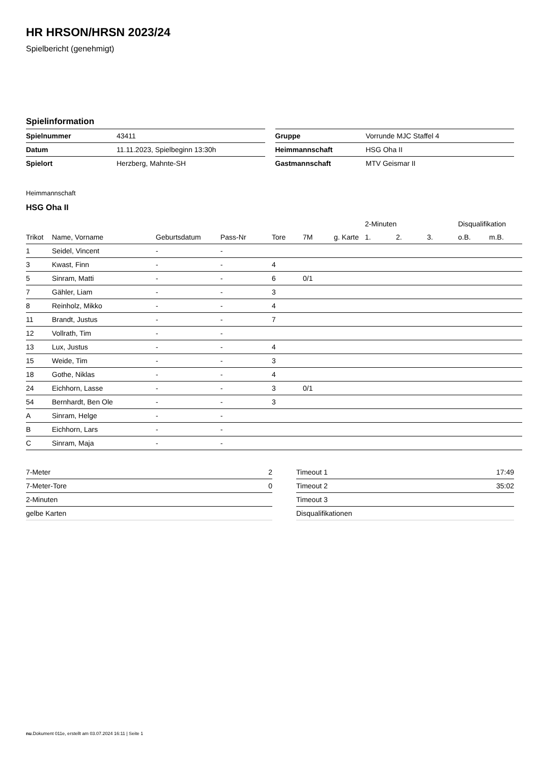HR HRSON/HRSN 2023/24
Spielbericht (genehmigt)
Spielinformation
| Spielnummer | 43411 |
| Datum | 11.11.2023, Spielbeginn 13:30h |
| Spielort | Herzberg, Mahnte-SH |
| Gruppe | Vorrunde MJC Staffel 4 |
| Heimmannschaft | HSG Oha II |
| Gastmannschaft | MTV Geismar II |
Heimmannschaft
HSG Oha II
| | | | | | | | 2-Minuten | | | Disqualifikation | |
| --- | --- | --- | --- | --- | --- | --- | --- | --- | --- | --- | --- |
| Trikot | Name, Vorname | Geburtsdatum | Pass-Nr | Tore | 7M | g. Karte | 1. | 2. | 3. | o.B. | m.B. |
| 1 | Seidel, Vincent | - | - | | | | | | | | |
| 3 | Kwast, Finn | - | - | 4 | | | | | | | |
| 5 | Sinram, Matti | - | - | 6 | 0/1 | | | | | | |
| 7 | Gähler, Liam | - | - | 3 | | | | | | | |
| 8 | Reinholz, Mikko | - | - | 4 | | | | | | | |
| 11 | Brandt, Justus | - | - | 7 | | | | | | | |
| 12 | Vollrath, Tim | - | - | | | | | | | | |
| 13 | Lux, Justus | - | - | 4 | | | | | | | |
| 15 | Weide, Tim | - | - | 3 | | | | | | | |
| 18 | Gothe, Niklas | - | - | 4 | | | | | | | |
| 24 | Eichhorn, Lasse | - | - | 3 | 0/1 | | | | | | |
| 54 | Bernhardt, Ben Ole | - | - | 3 | | | | | | | |
| A | Sinram, Helge | - | - | | | | | | | | |
| B | Eichhorn, Lars | - | - | | | | | | | | |
| C | Sinram, Maja | - | - | | | | | | | | |
| 7-Meter | 2 |
| 7-Meter-Tore | 0 |
| 2-Minuten | |
| gelbe Karten | |
| Timeout 1 | 17:49 |
| Timeout 2 | 35:02 |
| Timeout 3 | |
| Disqualifikationen | |
nu.Dokument 011e, erstellt am 03.07.2024 16:11 | Seite 1